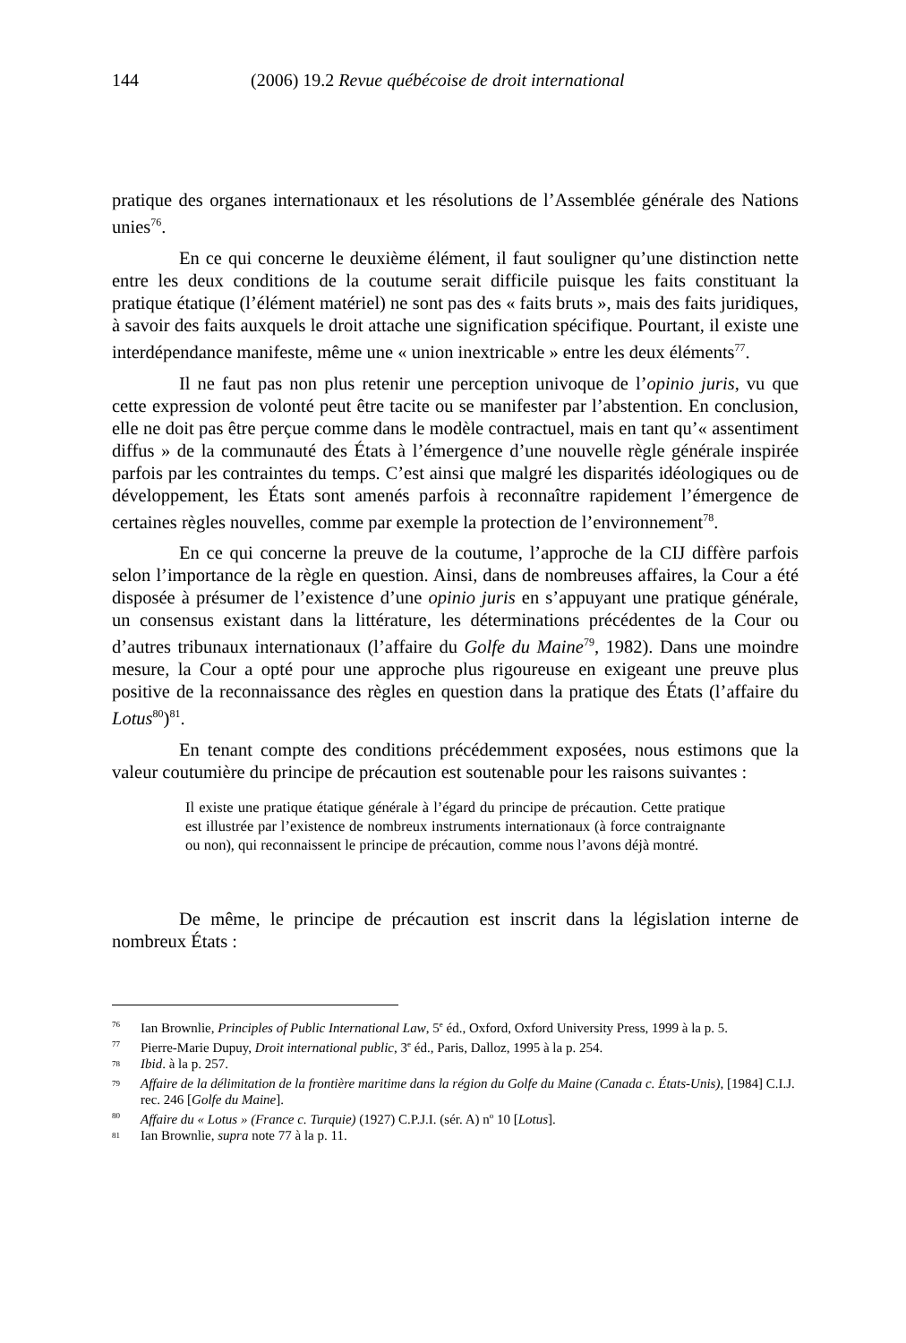144 (2006) 19.2 Revue québécoise de droit international
pratique des organes internationaux et les résolutions de l’Assemblée générale des Nations unies<sup>76</sup>.
En ce qui concerne le deuxième élément, il faut souligner qu’une distinction nette entre les deux conditions de la coutume serait difficile puisque les faits constituant la pratique étatique (l’élément matériel) ne sont pas des « faits bruts », mais des faits juridiques, à savoir des faits auxquels le droit attache une signification spécifique. Pourtant, il existe une interdépendance manifeste, même une « union inextricable » entre les deux éléments<sup>77</sup>.
Il ne faut pas non plus retenir une perception univoque de l’opinio juris, vu que cette expression de volonté peut être tacite ou se manifester par l’abstention. En conclusion, elle ne doit pas être perçue comme dans le modèle contractuel, mais en tant qu’« assentiment diffus » de la communauté des États à l’émergence d’une nouvelle règle générale inspirée parfois par les contraintes du temps. C’est ainsi que malgré les disparités idéologiques ou de développement, les États sont amenés parfois à reconnaître rapidement l’émergence de certaines règles nouvelles, comme par exemple la protection de l’environnement<sup>78</sup>.
En ce qui concerne la preuve de la coutume, l’approche de la CIJ diffère parfois selon l’importance de la règle en question. Ainsi, dans de nombreuses affaires, la Cour a été disposée à présumer de l’existence d’une opinio juris en s’appuyant une pratique générale, un consensus existant dans la littérature, les déterminations précédentes de la Cour ou d’autres tribunaux internationaux (l’affaire du Golfe du Maine<sup>79</sup>, 1982). Dans une moindre mesure, la Cour a opté pour une approche plus rigoureuse en exigeant une preuve plus positive de la reconnaissance des règles en question dans la pratique des États (l’affaire du Lotus<sup>80</sup>)<sup>81</sup>.
En tenant compte des conditions précédemment exposées, nous estimons que la valeur coutumière du principe de précaution est soutenable pour les raisons suivantes :
Il existe une pratique étatique générale à l’égard du principe de précaution. Cette pratique est illustrée par l’existence de nombreux instruments internationaux (à force contraignante ou non), qui reconnaissent le principe de précaution, comme nous l’avons déjà montré.
De même, le principe de précaution est inscrit dans la législation interne de nombreux États :
<sup>76</sup> Ian Brownlie, Principles of Public International Law, 5<sup>e</sup> éd., Oxford, Oxford University Press, 1999 à la p. 5.
<sup>77</sup> Pierre-Marie Dupuy, Droit international public, 3<sup>e</sup> éd., Paris, Dalloz, 1995 à la p. 254.
<sup>78</sup> Ibid. à la p. 257.
<sup>79</sup> Affaire de la délimitation de la frontière maritime dans la région du Golfe du Maine (Canada c. États-Unis), [1984] C.I.J. rec. 246 [Golfe du Maine].
<sup>80</sup> Affaire du « Lotus » (France c. Turquie) (1927) C.P.J.I. (sér. A) n<sup>o</sup> 10 [Lotus].
<sup>81</sup> Ian Brownlie, supra note 77 à la p. 11.